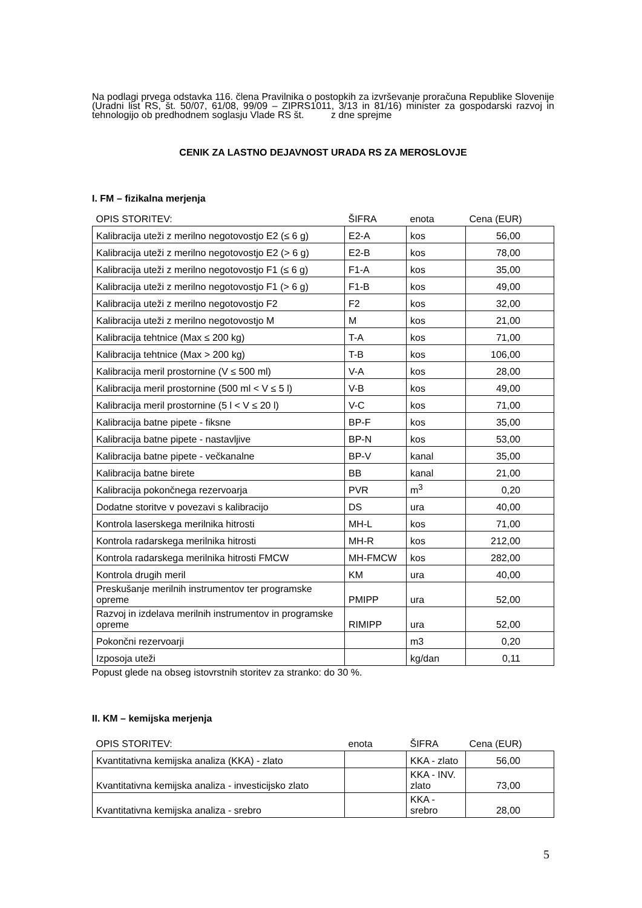Na podlagi prvega odstavka 116. člena Pravilnika o postopkih za izvrševanje proračuna Republike Slovenije (Uradni list RS, št. 50/07, 61/08, 99/09 – ZIPRS1011, 3/13 in 81/16) minister za gospodarski razvoj in tehnologijo ob predhodnem soglasju Vlade RS št. z dne sprejme
CENIK ZA LASTNO DEJAVNOST URADA RS ZA MEROSLOVJE
I. FM – fizikalna merjenja
| OPIS STORITEV: | ŠIFRA | enota | Cena (EUR) |
| --- | --- | --- | --- |
| Kalibracija uteži z merilno negotovostjo E2 (≤ 6 g) | E2-A | kos | 56,00 |
| Kalibracija uteži z merilno negotovostjo E2 (> 6 g) | E2-B | kos | 78,00 |
| Kalibracija uteži z merilno negotovostjo F1 (≤ 6 g) | F1-A | kos | 35,00 |
| Kalibracija uteži z merilno negotovostjo F1 (> 6 g) | F1-B | kos | 49,00 |
| Kalibracija uteži z merilno negotovostjo F2 | F2 | kos | 32,00 |
| Kalibracija uteži z merilno negotovostjo M | M | kos | 21,00 |
| Kalibracija tehtnice (Max ≤ 200 kg) | T-A | kos | 71,00 |
| Kalibracija tehtnice (Max > 200 kg) | T-B | kos | 106,00 |
| Kalibracija meril prostornine (V ≤ 500 ml) | V-A | kos | 28,00 |
| Kalibracija meril prostornine (500 ml < V ≤ 5 l) | V-B | kos | 49,00 |
| Kalibracija meril prostornine (5 l < V ≤ 20 l) | V-C | kos | 71,00 |
| Kalibracija batne pipete - fiksne | BP-F | kos | 35,00 |
| Kalibracija batne pipete - nastavljive | BP-N | kos | 53,00 |
| Kalibracija batne pipete - večkanalne | BP-V | kanal | 35,00 |
| Kalibracija batne birete | BB | kanal | 21,00 |
| Kalibracija pokončnega rezervoarja | PVR | m<sup>3</sup> | 0,20 |
| Dodatne storitve v povezavi s kalibracijo | DS | ura | 40,00 |
| Kontrola laserskega merilnika hitrosti | MH-L | kos | 71,00 |
| Kontrola radarskega merilnika hitrosti | MH-R | kos | 212,00 |
| Kontrola radarskega merilnika hitrosti FMCW | MH-FMCW | kos | 282,00 |
| Kontrola drugih meril | KM | ura | 40,00 |
| Preskušanje merilnih instrumentov ter programske opreme | PMIPP | ura | 52,00 |
| Razvoj in izdelava merilnih instrumentov in programske opreme | RIMIPP | ura | 52,00 |
| Pokončni rezervoarji | | m3 | 0,20 |
| Izposoja uteži | | kg/dan | 0,11 |
Popust glede na obseg istovrstnih storitev za stranko: do 30 %.
II. KM – kemijska merjenja
| OPIS STORITEV: | enota | ŠIFRA | Cena (EUR) |
| --- | --- | --- | --- |
| Kvantitativna kemijska analiza (KKA) - zlato | | KKA - zlato | 56,00 |
| Kvantitativna kemijska analiza - investicijsko zlato | | KKA - INV. zlato | 73,00 |
| Kvantitativna kemijska analiza - srebro | | KKA - srebro | 28,00 |
5